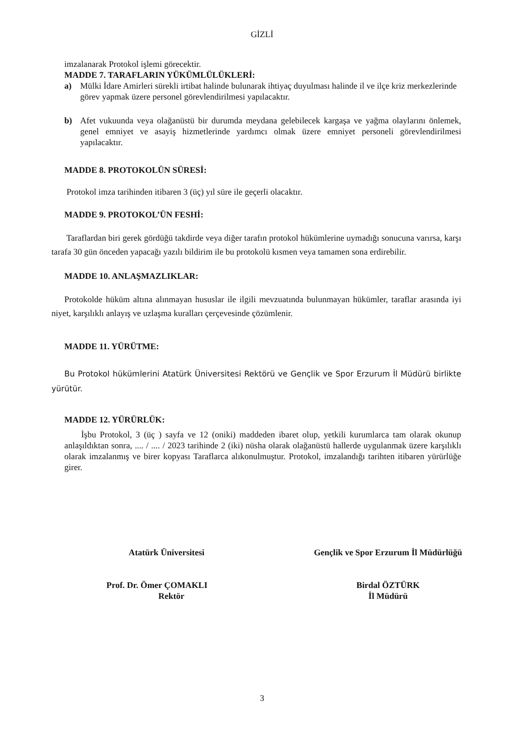GİZLİ
imzalanarak Protokol işlemi görecektir.
MADDE 7. TARAFLARIN YÜKÜMLÜLÜKLERİ:
a) Mülki İdare Amirleri sürekli irtibat halinde bulunarak ihtiyaç duyulması halinde il ve ilçe kriz merkezlerinde görev yapmak üzere personel görevlendirilmesi yapılacaktır.
b) Afet vukuunda veya olağanüstü bir durumda meydana gelebilecek kargaşa ve yağma olaylarını önlemek, genel emniyet ve asayiş hizmetlerinde yardımcı olmak üzere emniyet personeli görevlendirilmesi yapılacaktır.
MADDE 8. PROTOKOLÜN SÜRESİ:
Protokol imza tarihinden itibaren 3 (üç) yıl süre ile geçerli olacaktır.
MADDE 9. PROTOKOL’ÜN FESHİ:
Taraflardan biri gerek gördüğü takdirde veya diğer tarafın protokol hükümlerine uymadığı sonucuna varırsa, karşı tarafa 30 gün önceden yapacağı yazılı bildirim ile bu protokolü kısmen veya tamamen sona erdirebilir.
MADDE 10. ANLAŞMAZLIKLAR:
Protokolde hüküm altına alınmayan hususlar ile ilgili mevzuatında bulunmayan hükümler, taraflar arasında iyi niyet, karşılıklı anlayış ve uzlaşma kuralları çerçevesinde çözümlenir.
MADDE 11. YÜRÜTME:
Bu Protokol hükümlerini Atatürk Üniversitesi Rektörü ve Gençlik ve Spor Erzurum İl Müdürü birlikte yürütür.
MADDE 12. YÜRÜRLÜK:
İşbu Protokol, 3 (üç ) sayfa ve 12 (oniki) maddeden ibaret olup, yetkili kurumlarca tam olarak okunup anlaşıldıktan sonra, .... / .... / 2023 tarihinde 2 (iki) nüsha olarak olağanüstü hallerde uygulanmak üzere karşılıklı olarak imzalanmış ve birer kopyası Taraflarca alıkonulmuştur. Protokol, imzalandığı tarihten itibaren yürürlüğe girer.
Atatürk Üniversitesi
Prof. Dr. Ömer ÇOMAKLI
Rektör
Gençlik ve Spor Erzurum İl Müdürlüğü
Birdal ÖZTÜRK
İl Müdürü
3